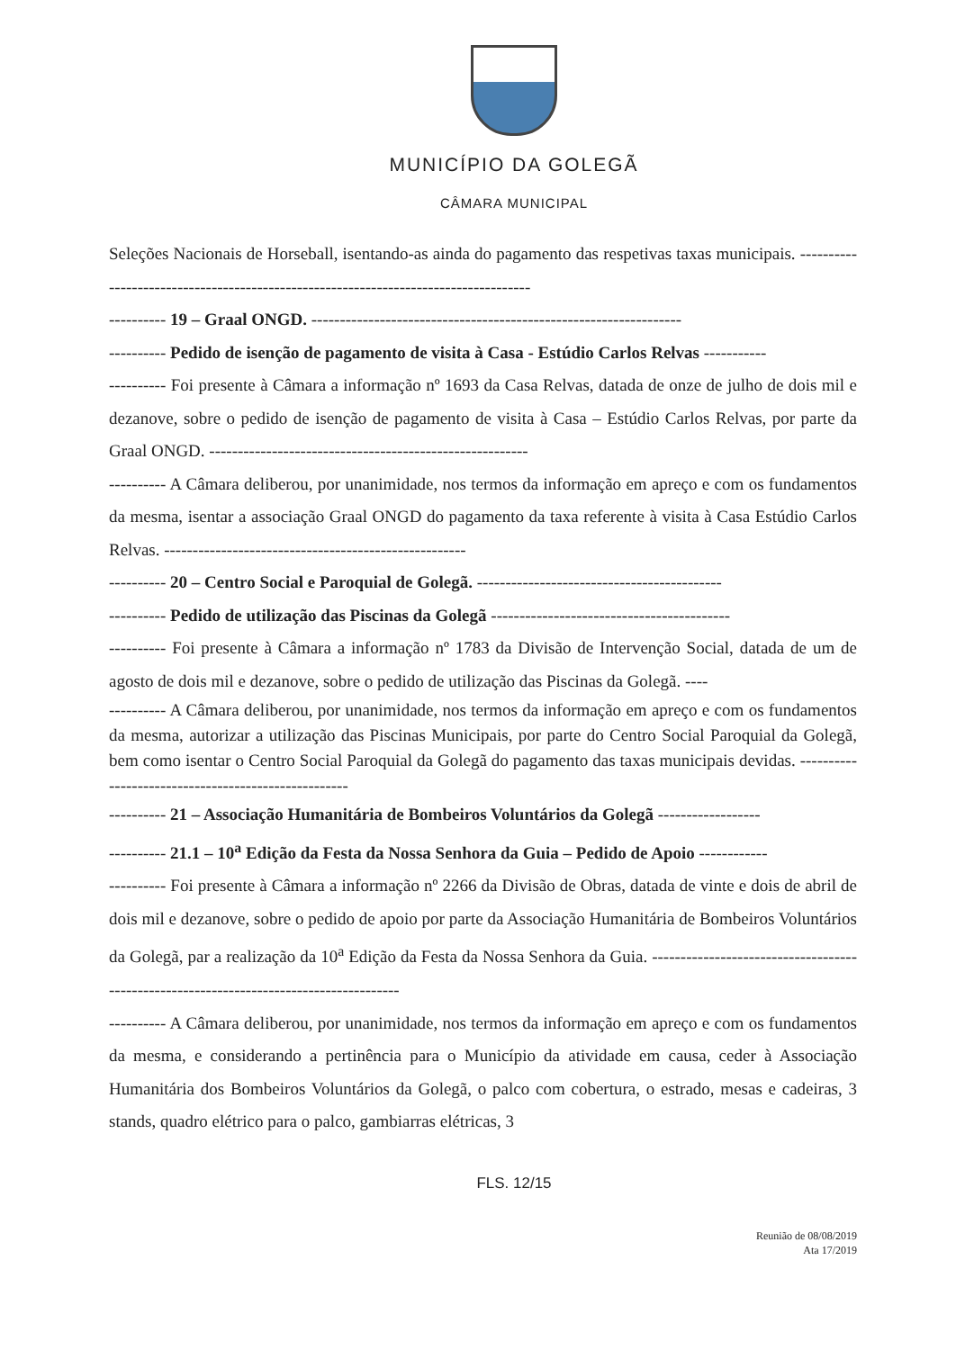MUNICÍPIO DA GOLEGÃ
CÂMARA MUNICIPAL
Seleções Nacionais de Horseball, isentando-as ainda do pagamento das respetivas taxas municipais. ------------------------------------------------------------------------------------
---------- 19 – Graal ONGD. -----------------------------------------------------------------
---------- Pedido de isenção de pagamento de visita à Casa - Estúdio Carlos Relvas -----------
---------- Foi presente à Câmara a informação nº 1693 da Casa Relvas, datada de onze de julho de dois mil e dezanove, sobre o pedido de isenção de pagamento de visita à Casa – Estúdio Carlos Relvas, por parte da Graal ONGD. --------------------------------------------------------
---------- A Câmara deliberou, por unanimidade, nos termos da informação em apreço e com os fundamentos da mesma, isentar a associação Graal ONGD do pagamento da taxa referente à visita à Casa Estúdio Carlos Relvas. -----------------------------------------------------
---------- 20 – Centro Social e Paroquial de Golegã. -------------------------------------------
---------- Pedido de utilização das Piscinas da Golegã ------------------------------------------
---------- Foi presente à Câmara a informação nº 1783 da Divisão de Intervenção Social, datada de um de agosto de dois mil e dezanove, sobre o pedido de utilização das Piscinas da Golegã. ----
---------- A Câmara deliberou, por unanimidade, nos termos da informação em apreço e com os fundamentos da mesma, autorizar a utilização das Piscinas Municipais, por parte do Centro Social Paroquial da Golegã, bem como isentar o Centro Social Paroquial da Golegã do pagamento das taxas municipais devidas. ----------------------------------------------------
---------- 21 – Associação Humanitária de Bombeiros Voluntários da Golegã ------------------
---------- 21.1 – 10<sup>a</sup> Edição da Festa da Nossa Senhora da Guia – Pedido de Apoio ------------
---------- Foi presente à Câmara a informação nº 2266 da Divisão de Obras, datada de vinte e dois de abril de dois mil e dezanove, sobre o pedido de apoio por parte da Associação Humanitária de Bombeiros Voluntários da Golegã, par a realização da 10<sup>a</sup> Edição da Festa da Nossa Senhora da Guia. ---------------------------------------------------------------------------------------
---------- A Câmara deliberou, por unanimidade, nos termos da informação em apreço e com os fundamentos da mesma, e considerando a pertinência para o Município da atividade em causa, ceder à Associação Humanitária dos Bombeiros Voluntários da Golegã, o palco com cobertura, o estrado, mesas e cadeiras, 3 stands, quadro elétrico para o palco, gambiarras elétricas, 3
FLS. 12/15
Reunião de 08/08/2019
Ata 17/2019